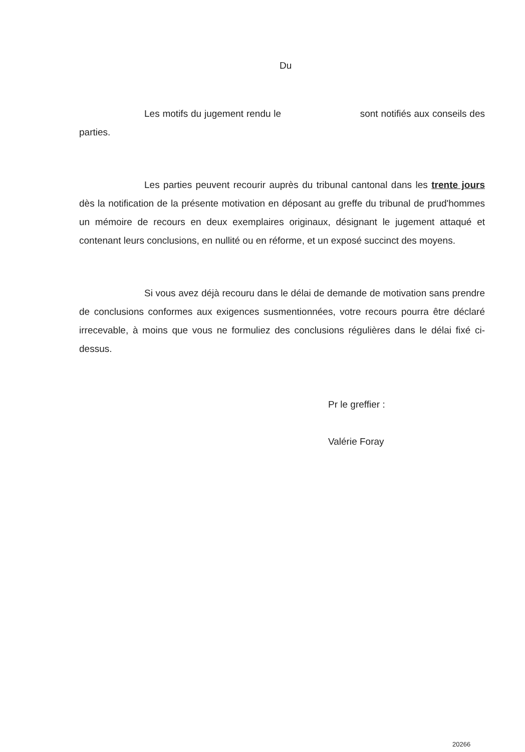Du
Les motifs du jugement rendu le sont notifiés aux conseils des parties.
Les parties peuvent recourir auprès du tribunal cantonal dans les trente jours dès la notification de la présente motivation en déposant au greffe du tribunal de prud'hommes un mémoire de recours en deux exemplaires originaux, désignant le jugement attaqué et contenant leurs conclusions, en nullité ou en réforme, et un exposé succinct des moyens.
Si vous avez déjà recouru dans le délai de demande de motivation sans prendre de conclusions conformes aux exigences susmentionnées, votre recours pourra être déclaré irrecevable, à moins que vous ne formuliez des conclusions régulières dans le délai fixé ci-dessus.
Pr le greffier :
Valérie Foray
20266